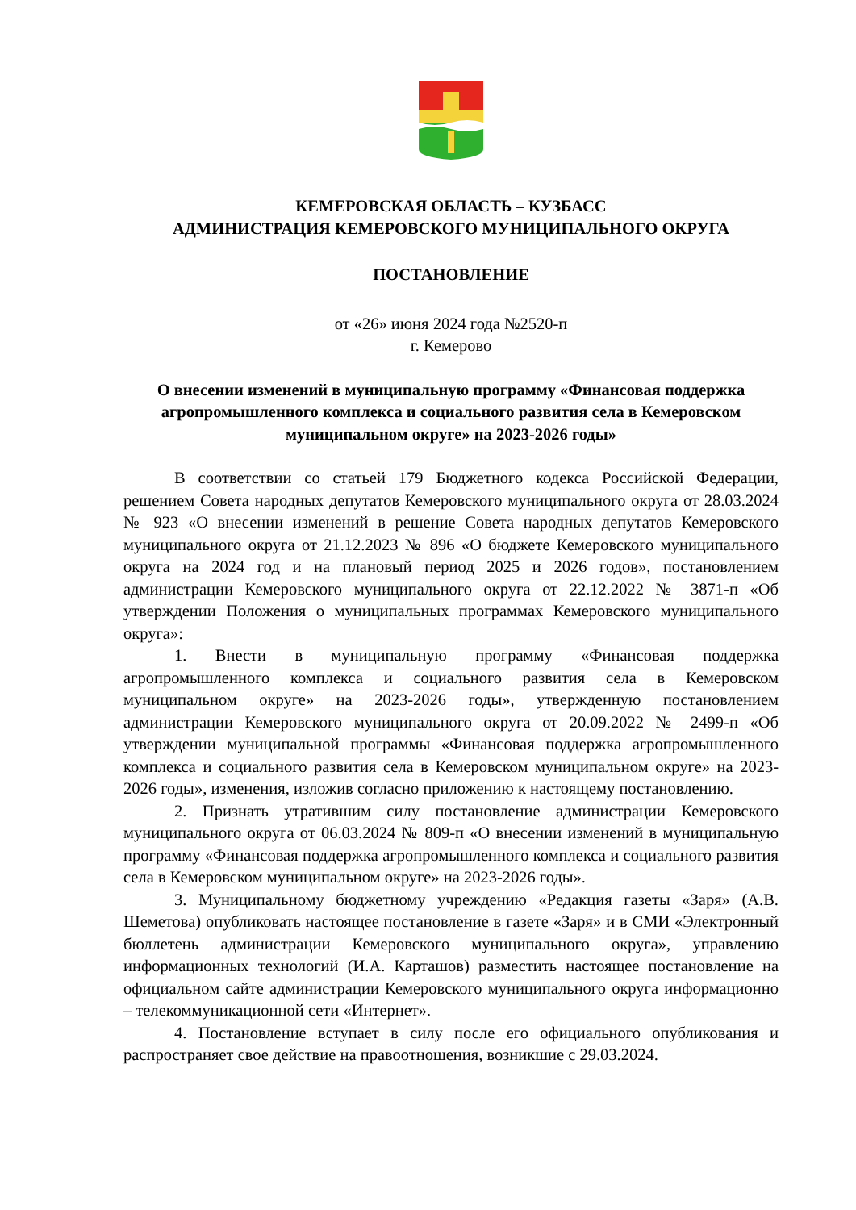КЕМЕРОВСКАЯ ОБЛАСТЬ – КУЗБАСС
АДМИНИСТРАЦИЯ КЕМЕРОВСКОГО МУНИЦИПАЛЬНОГО ОКРУГА
ПОСТАНОВЛЕНИЕ
от «26» июня 2024 года №2520-п
г. Кемерово
О внесении изменений в муниципальную программу «Финансовая поддержка агропромышленного комплекса и социального развития села в Кемеровском муниципальном округе» на 2023-2026 годы»
В соответствии со статьей 179 Бюджетного кодекса Российской Федерации, решением Совета народных депутатов Кемеровского муниципального округа от 28.03.2024 № 923 «О внесении изменений в решение Совета народных депутатов Кемеровского муниципального округа от 21.12.2023 № 896 «О бюджете Кемеровского муниципального округа на 2024 год и на плановый период 2025 и 2026 годов», постановлением администрации Кемеровского муниципального округа от 22.12.2022 № 3871-п «Об утверждении Положения о муниципальных программах Кемеровского муниципального округа»:
1. Внести в муниципальную программу «Финансовая поддержка агропромышленного комплекса и социального развития села в Кемеровском муниципальном округе» на 2023-2026 годы», утвержденную постановлением администрации Кемеровского муниципального округа от 20.09.2022 № 2499-п «Об утверждении муниципальной программы «Финансовая поддержка агропромышленного комплекса и социального развития села в Кемеровском муниципальном округе» на 2023-2026 годы», изменения, изложив согласно приложению к настоящему постановлению.
2. Признать утратившим силу постановление администрации Кемеровского муниципального округа от 06.03.2024 № 809-п «О внесении изменений в муниципальную программу «Финансовая поддержка агропромышленного комплекса и социального развития села в Кемеровском муниципальном округе» на 2023-2026 годы».
3. Муниципальному бюджетному учреждению «Редакция газеты «Заря» (А.В. Шеметова) опубликовать настоящее постановление в газете «Заря» и в СМИ «Электронный бюллетень администрации Кемеровского муниципального округа», управлению информационных технологий (И.А. Карташов) разместить настоящее постановление на официальном сайте администрации Кемеровского муниципального округа информационно – телекоммуникационной сети «Интернет».
4. Постановление вступает в силу после его официального опубликования и распространяет свое действие на правоотношения, возникшие с 29.03.2024.